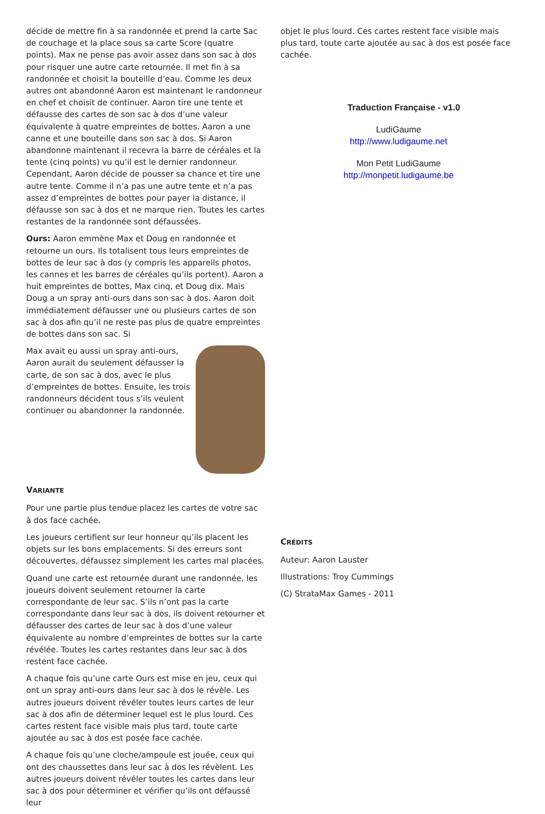décide de mettre fin à sa randonnée et prend la carte Sac de couchage et la place sous sa carte Score (quatre points). Max ne pense pas avoir assez dans son sac à dos pour risquer une autre carte retournée. Il met fin à sa randonnée et choisit la bouteille d’eau. Comme les deux autres ont abandonné Aaron est maintenant le randonneur en chef et choisit de continuer. Aaron tire une tente et défausse des cartes de son sac à dos d’une valeur équivalente à quatre empreintes de bottes. Aaron a une canne et une bouteille dans son sac à dos. Si Aaron abandonne maintenant il recevra la barre de céréales et la tente (cinq points) vu qu’il est le dernier randonneur. Cependant, Aaron décide de pousser sa chance et tire une autre tente. Comme il n’a pas une autre tente et n’a pas assez d’empreintes de bottes pour payer la distance, il défausse son sac à dos et ne marque rien. Toutes les cartes restantes de la randonnée sont défaussées.
Ours: Aaron emmène Max et Doug en randonnée et retourne un ours. Ils totalisent tous leurs empreintes de bottes de leur sac à dos (y compris les appareils photos, les cannes et les barres de céréales qu’ils portent). Aaron a huit empreintes de bottes, Max cinq, et Doug dix. Mais Doug a un spray anti-ours dans son sac à dos. Aaron doit immédiatement défausser une ou plusieurs cartes de son sac à dos afin qu’il ne reste pas plus de quatre empreintes de bottes dans son sac. Si
Max avait eu aussi un spray anti-ours, Aaron aurait du seulement défausser la carte, de son sac à dos, avec le plus d’empreintes de bottes. Ensuite, les trois randonneurs décident tous s’ils veulent continuer ou abandonner la randonnée.
VARIANTE
Pour une partie plus tendue placez les cartes de votre sac à dos face cachée.
Les joueurs certifient sur leur honneur qu’ils placent les objets sur les bons emplacements. Si des erreurs sont découvertes, défaussez simplement les cartes mal placées.
Quand une carte est retournée durant une randonnée, les joueurs doivent seulement retourner la carte correspondante de leur sac. S’ils n’ont pas la carte correspondante dans leur sac à dos, ils doivent retourner et défausser des cartes de leur sac à dos d’une valeur équivalente au nombre d’empreintes de bottes sur la carte révélée. Toutes les cartes restantes dans leur sac à dos restent face cachée.
A chaque fois qu’une carte Ours est mise en jeu, ceux qui ont un spray anti-ours dans leur sac à dos le révèle. Les autres joueurs doivent révéler toutes leurs cartes de leur sac à dos afin de déterminer lequel est le plus lourd. Ces cartes restent face visible mais plus tard, toute carte ajoutée au sac à dos est posée face cachée.
A chaque fois qu’une cloche/ampoule est jouée, ceux qui ont des chaussettes dans leur sac à dos les révèlent. Les autres joueurs doivent révéler toutes les cartes dans leur sac à dos pour déterminer et vérifier qu’ils ont défaussé leur
objet le plus lourd. Ces cartes restent face visible mais plus tard, toute carte ajoutée au sac à dos est posée face cachée.
Traduction Française - v1.0
LudiGaume
http://www.ludigaume.net
Mon Petit LudiGaume
http://monpetit.ludigaume.be
CRÉDITS
Auteur: Aaron Lauster
Illustrations: Troy Cummings
(C) StrataMax Games - 2011